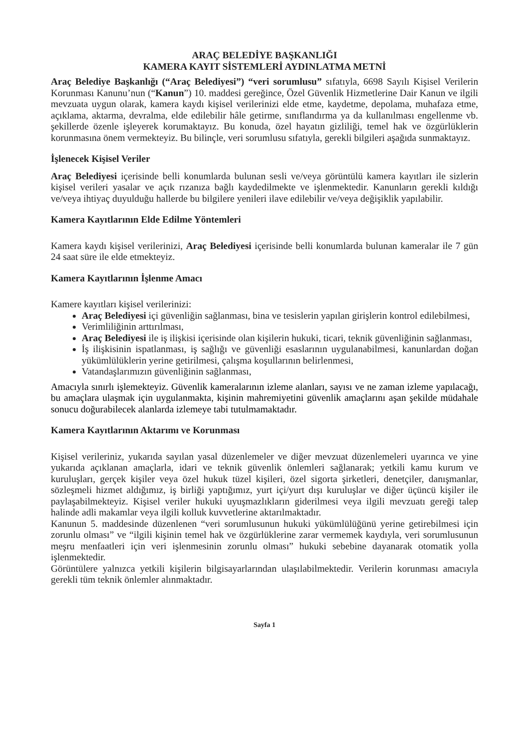ARAÇ BELEDİYE BAŞKANLIĞI
KAMERA KAYIT SİSTEMLERİ AYDINLATMA METNİ
Araç Belediye Başkanlığı (“Araç Belediyesi”) “veri sorumlusu” sıfatıyla, 6698 Sayılı Kişisel Verilerin Korunması Kanunu’nun (“Kanun”) 10. maddesi gereğince, Özel Güvenlik Hizmetlerine Dair Kanun ve ilgili mevzuata uygun olarak, kamera kaydı kişisel verilerinizi elde etme, kaydetme, depolama, muhafaza etme, açıklama, aktarma, devralma, elde edilebilir hâle getirme, sınıflandırma ya da kullanılması engellenme vb. şekillerde özenle işleyerek korumaktayız. Bu konuda, özel hayatın gizliliği, temel hak ve özgürlüklerin korunmasına önem vermekteyiz. Bu bilinçle, veri sorumlusu sıfatıyla, gerekli bilgileri aşağıda sunmaktayız.
İşlenecek Kişisel Veriler
Araç Belediyesi içerisinde belli konumlarda bulunan sesli ve/veya görüntülü kamera kayıtları ile sizlerin kişisel verileri yasalar ve açık rızanıza bağlı kaydedilmekte ve işlenmektedir. Kanunların gerekli kıldığı ve/veya ihtiyaç duyulduğu hallerde bu bilgilere yenileri ilave edilebilir ve/veya değişiklik yapılabilir.
Kamera Kayıtlarının Elde Edilme Yöntemleri
Kamera kaydı kişisel verilerinizi, Araç Belediyesi içerisinde belli konumlarda bulunan kameralar ile 7 gün 24 saat süre ile elde etmekteyiz.
Kamera Kayıtlarının İşlenme Amacı
Kamere kayıtları kişisel verilerinizi:
Araç Belediyesi içi güvenliğin sağlanması, bina ve tesislerin yapılan girişlerin kontrol edilebilmesi,
Verimliliğinin arttırılması,
Araç Belediyesi ile iş ilişkisi içerisinde olan kişilerin hukuki, ticari, teknik güvenliğinin sağlanması,
İş ilişkisinin ispatlanması, iş sağlığı ve güvenliği esaslarının uygulanabilmesi, kanunlardan doğan yükümlülüklerin yerine getirilmesi, çalışma koşullarının belirlenmesi,
Vatandaşlarımızın güvenliğinin sağlanması,
Amacıyla sınırlı işlemekteyiz. Güvenlik kameralarının izleme alanları, sayısı ve ne zaman izleme yapılacağı, bu amaçlara ulaşmak için uygulanmakta, kişinin mahremiyetini güvenlik amaçlarını aşan şekilde müdahale sonucu doğurabilecek alanlarda izlemeye tabi tutulmamaktadır.
Kamera Kayıtlarının Aktarımı ve Korunması
Kişisel verileriniz, yukarıda sayılan yasal düzenlemeler ve diğer mevzuat düzenlemeleri uyarınca ve yine yukarıda açıklanan amaçlarla, idari ve teknik güvenlik önlemleri sağlanarak; yetkili kamu kurum ve kuruluşları, gerçek kişiler veya özel hukuk tüzel kişileri, özel sigorta şirketleri, denetçiler, danışmanlar, sözleşmeli hizmet aldığımız, iş birliği yaptığımız, yurt içi/yurt dışı kuruluşlar ve diğer üçüncü kişiler ile paylaşabilmekteyiz. Kişisel veriler hukuki uyuşmazlıkların giderilmesi veya ilgili mevzuatı gereği talep halinde adli makamlar veya ilgili kolluk kuvvetlerine aktarılmaktadır.
Kanunun 5. maddesinde düzenlenen “veri sorumlusunun hukuki yükümlülüğünü yerine getirebilmesi için zorunlu olması” ve “ilgili kişinin temel hak ve özgürlüklerine zarar vermemek kaydıyla, veri sorumlusunun meşru menfaatleri için veri işlenmesinin zorunlu olması” hukuki sebebine dayanarak otomatik yolla işlenmektedir.
Görüntülere yalnızca yetkili kişilerin bilgisayarlarından ulaşılabilmektedir. Verilerin korunması amacıyla gerekli tüm teknik önlemler alınmaktadır.
Sayfa 1